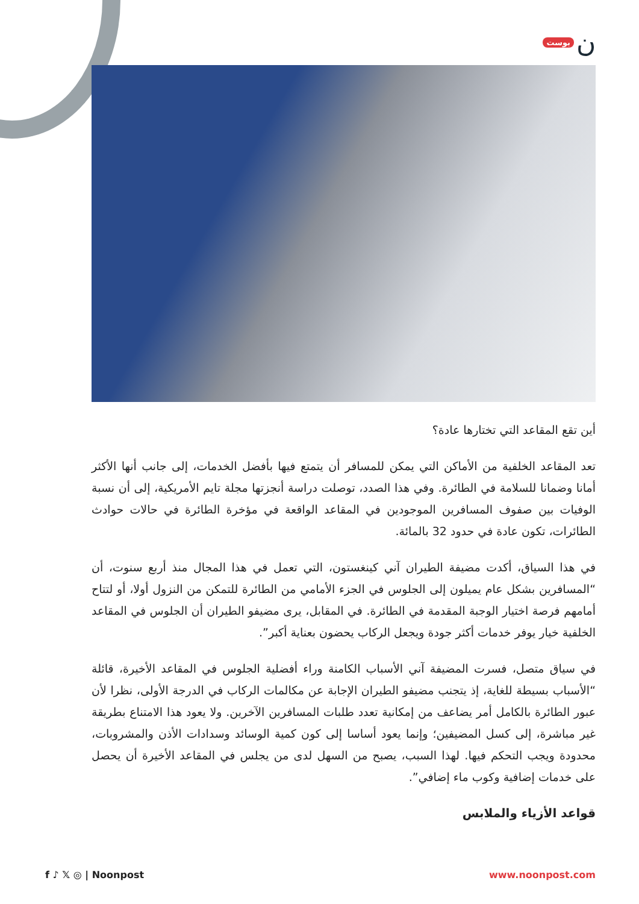بوست ن
أين تقع المقاعد التي تختارها عادة؟
تعد المقاعد الخلفية من الأماكن التي يمكن للمسافر أن يتمتع فيها بأفضل الخدمات، إلى جانب أنها الأكثر أمانا وضمانا للسلامة في الطائرة. وفي هذا الصدد، توصلت دراسة أنجزتها مجلة تايم الأمريكية، إلى أن نسبة الوفيات بين صفوف المسافرين الموجودين في المقاعد الواقعة في مؤخرة الطائرة في حالات حوادث الطائرات، تكون عادة في حدود 32 بالمائة.
في هذا السياق، أكدت مضيفة الطيران آني كينغستون، التي تعمل في هذا المجال منذ أربع سنوت، أن “المسافرين بشكل عام يميلون إلى الجلوس في الجزء الأمامي من الطائرة للتمكن من النزول أولا، أو لتتاح أمامهم فرصة اختيار الوجبة المقدمة في الطائرة. في المقابل، يرى مضيفو الطيران أن الجلوس في المقاعد الخلفية خيار يوفر خدمات أكثر جودة ويجعل الركاب يحضون بعناية أكبر”.
في سياق متصل، فسرت المضيفة آني الأسباب الكامنة وراء أفضلية الجلوس في المقاعد الأخيرة، قائلة “الأسباب بسيطة للغاية، إذ يتجنب مضيفو الطيران الإجابة عن مكالمات الركاب في الدرجة الأولى، نظرا لأن عبور الطائرة بالكامل أمر يضاعف من إمكانية تعدد طلبات المسافرين الآخرين. ولا يعود هذا الامتناع بطريقة غير مباشرة، إلى كسل المضيفين؛ وإنما يعود أساسا إلى كون كمية الوسائد وسدادات الأذن والمشروبات، محدودة ويجب التحكم فيها. لهذا السبب، يصبح من السهل لدى من يجلس في المقاعد الأخيرة أن يحصل على خدمات إضافية وكوب ماء إضافي”.
قواعد الأزياء والملابس
f ♪ 𝕏 ◎ | Noonpost www.noonpost.com